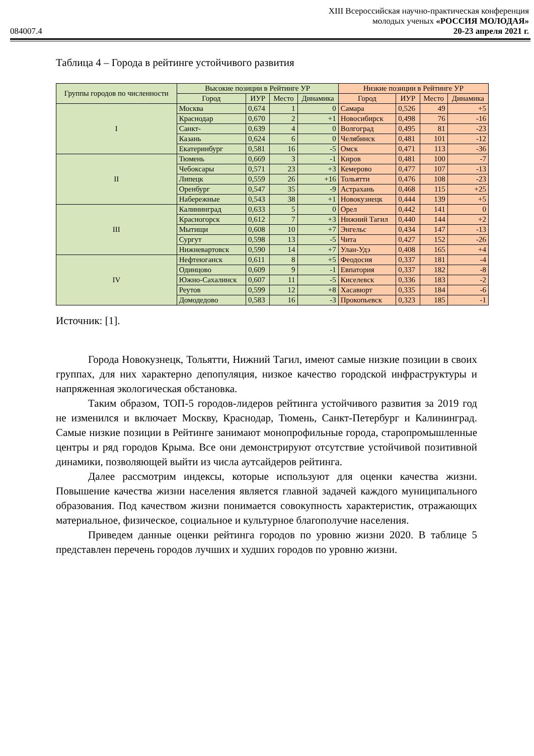XIII Всероссийская научно-практическая конференция
молодых ученых «РОССИЯ МОЛОДАЯ»
084007.4 20-23 апреля 2021 г.
Таблица 4 – Города в рейтинге устойчивого развития
| Группы городов по численности | Высокие позиции в Рейтинге УР | | | | Низкие позиции в Рейтинге УР | | | |
| --- | --- | --- | --- | --- | --- | --- | --- | --- |
| | Город | ИУР | Место | Динамика | Город | ИУР | Место | Динамика |
| I | Москва | 0,674 | 1 | 0 | Самара | 0,526 | 49 | +5 |
| | Краснодар | 0,670 | 2 | +1 | Новосибирск | 0,498 | 76 | -16 |
| | Санкт- | 0,639 | 4 | 0 | Волгоград | 0,495 | 81 | -23 |
| | Казань | 0,624 | 6 | 0 | Челябинск | 0,481 | 101 | -12 |
| | Екатеринбург | 0,581 | 16 | -5 | Омск | 0,471 | 113 | -36 |
| II | Тюмень | 0,669 | 3 | -1 | Киров | 0,481 | 100 | -7 |
| | Чебоксары | 0,571 | 23 | +3 | Кемерово | 0,477 | 107 | -13 |
| | Липецк | 0,559 | 26 | +16 | Тольятти | 0,476 | 108 | -23 |
| | Оренбург | 0,547 | 35 | -9 | Астрахань | 0,468 | 115 | +25 |
| | Набережные | 0,543 | 38 | +1 | Новокузнецк | 0,444 | 139 | +5 |
| III | Калининград | 0,633 | 5 | 0 | Орел | 0,442 | 141 | 0 |
| | Красногорск | 0,612 | 7 | +3 | Нижний Тагил | 0,440 | 144 | +2 |
| | Мытищи | 0,608 | 10 | +7 | Энгельс | 0,434 | 147 | -13 |
| | Сургут | 0,598 | 13 | -5 | Чита | 0,427 | 152 | -26 |
| | Нижневартовск | 0,590 | 14 | +7 | Улан-Удэ | 0,408 | 165 | +4 |
| IV | Нефтеюганск | 0,611 | 8 | +5 | Феодосия | 0,337 | 181 | -4 |
| | Одинцово | 0,609 | 9 | -1 | Евпатория | 0,337 | 182 | -8 |
| | Южно-Сахалинск | 0,607 | 11 | -5 | Киселевск | 0,336 | 183 | -2 |
| | Реутов | 0,599 | 12 | +8 | Хасавюрт | 0,335 | 184 | -6 |
| | Домодедово | 0,583 | 16 | -3 | Прокопьевск | 0,323 | 185 | -1 |
Источник: [1].
Города Новокузнецк, Тольятти, Нижний Тагил, имеют самые низкие позиции в своих группах, для них характерно депопуляция, низкое качество городской инфраструктуры и напряженная экологическая обстановка.
Таким образом, ТОП-5 городов-лидеров рейтинга устойчивого развития за 2019 год не изменился и включает Москву, Краснодар, Тюмень, Санкт-Петербург и Калининград. Самые низкие позиции в Рейтинге занимают монопрофильные города, старопромышленные центры и ряд городов Крыма. Все они демонстрируют отсутствие устойчивой позитивной динамики, позволяющей выйти из числа аутсайдеров рейтинга.
Далее рассмотрим индексы, которые используют для оценки качества жизни. Повышение качества жизни населения является главной задачей каждого муниципального образования. Под качеством жизни понимается совокупность характеристик, отражающих материальное, физическое, социальное и культурное благополучие населения.
Приведем данные оценки рейтинга городов по уровню жизни 2020. В таблице 5 представлен перечень городов лучших и худших городов по уровню жизни.